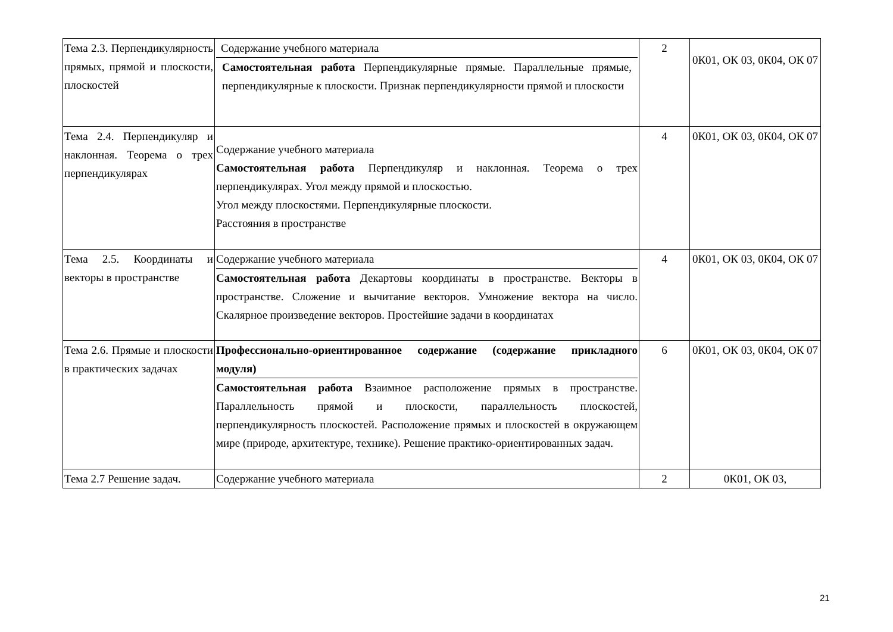| Тема 2.3. Перпендикулярность прямых, прямой и плоскости, плоскостей | Содержание учебного материала Самостоятельная работа Перпендикулярные прямые. Параллельные прямые, перпендикулярные к плоскости. Признак перпендикулярности прямой и плоскости | 2 | 0К01, ОК 03, 0К04, ОК 07 |
| Тема 2.4. Перпендикуляр и наклонная. Теорема о трех перпендикулярах | Содержание учебного материала Самостоятельная работа Перпендикуляр и наклонная. Теорема о трех перпендикулярах. Угол между прямой и плоскостью. Угол между плоскостями. Перпендикулярные плоскости. Расстояния в пространстве | 4 | 0К01, ОК 03, 0К04, ОК 07 |
| Тема 2.5. Координаты и векторы в пространстве | Содержание учебного материала Самостоятельная работа Декартовы координаты в пространстве. Векторы в пространстве. Сложение и вычитание векторов. Умножение вектора на число. Скалярное произведение векторов. Простейшие задачи в координатах | 4 | 0К01, ОК 03, 0К04, ОК 07 |
| Тема 2.6. Прямые и плоскости в практических задачах | Профессионально-ориентированное содержание (содержание прикладного модуля) Самостоятельная работа Взаимное расположение прямых в пространстве. Параллельность прямой и плоскости, параллельность плоскостей, перпендикулярность плоскостей. Расположение прямых и плоскостей в окружающем мире (природе, архитектуре, технике). Решение практико-ориентированных задач. | 6 | 0К01, ОК 03, 0К04, ОК 07 |
| Тема 2.7 Решение задач. | Содержание учебного материала | 2 | 0К01, ОК 03, |
21